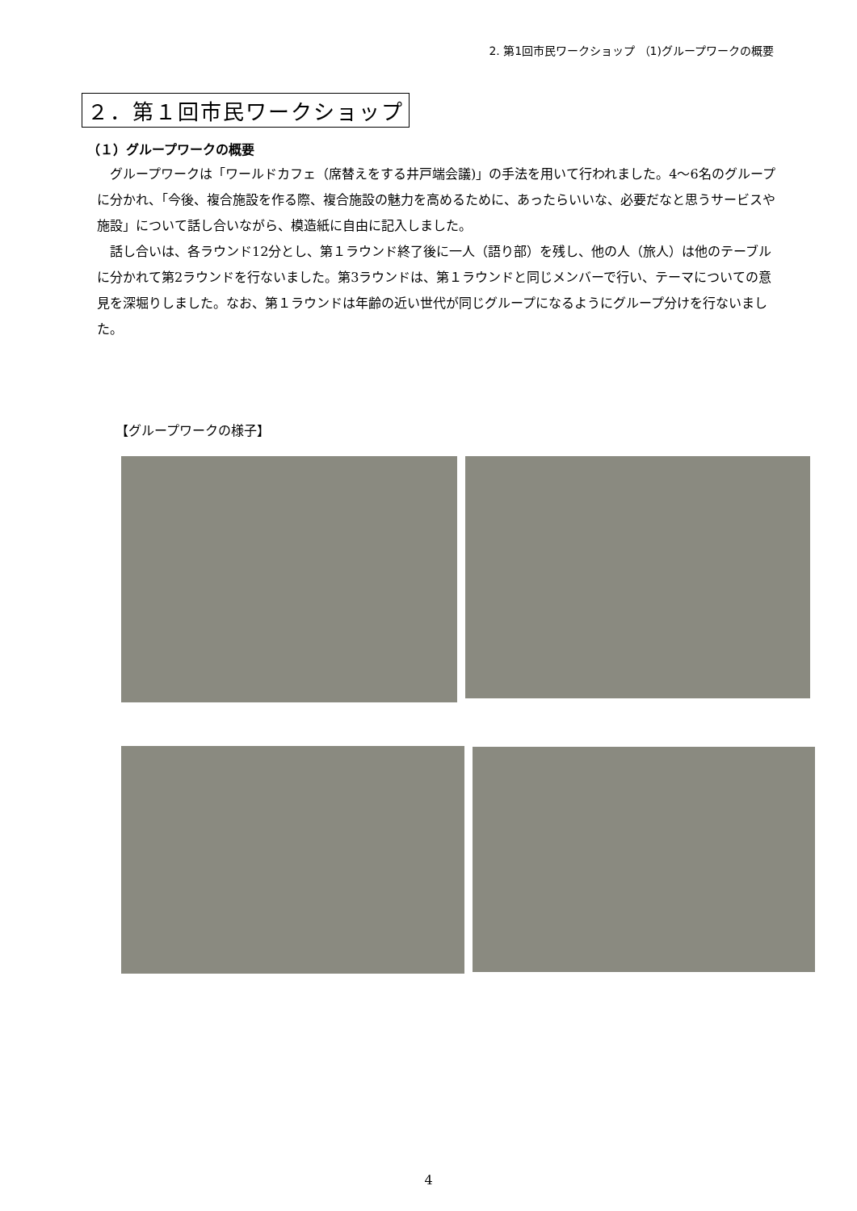2. 第1回市民ワークショップ （1)グループワークの概要
２．第１回市民ワークショップ
（１）グループワークの概要
グループワークは「ワールドカフェ（席替えをする井戸端会議)」の手法を用いて行われました。4～6名のグループに分かれ、「今後、複合施設を作る際、複合施設の魅力を高めるために、あったらいいな、必要だなと思うサービスや施設」について話し合いながら、模造紙に自由に記入しました。
話し合いは、各ラウンド12分とし、第１ラウンド終了後に一人（語り部）を残し、他の人（旅人）は他のテーブルに分かれて第2ラウンドを行ないました。第3ラウンドは、第１ラウンドと同じメンバーで行い、テーマについての意見を深堀りしました。なお、第１ラウンドは年齢の近い世代が同じグループになるようにグループ分けを行ないました。
【グループワークの様子】
4